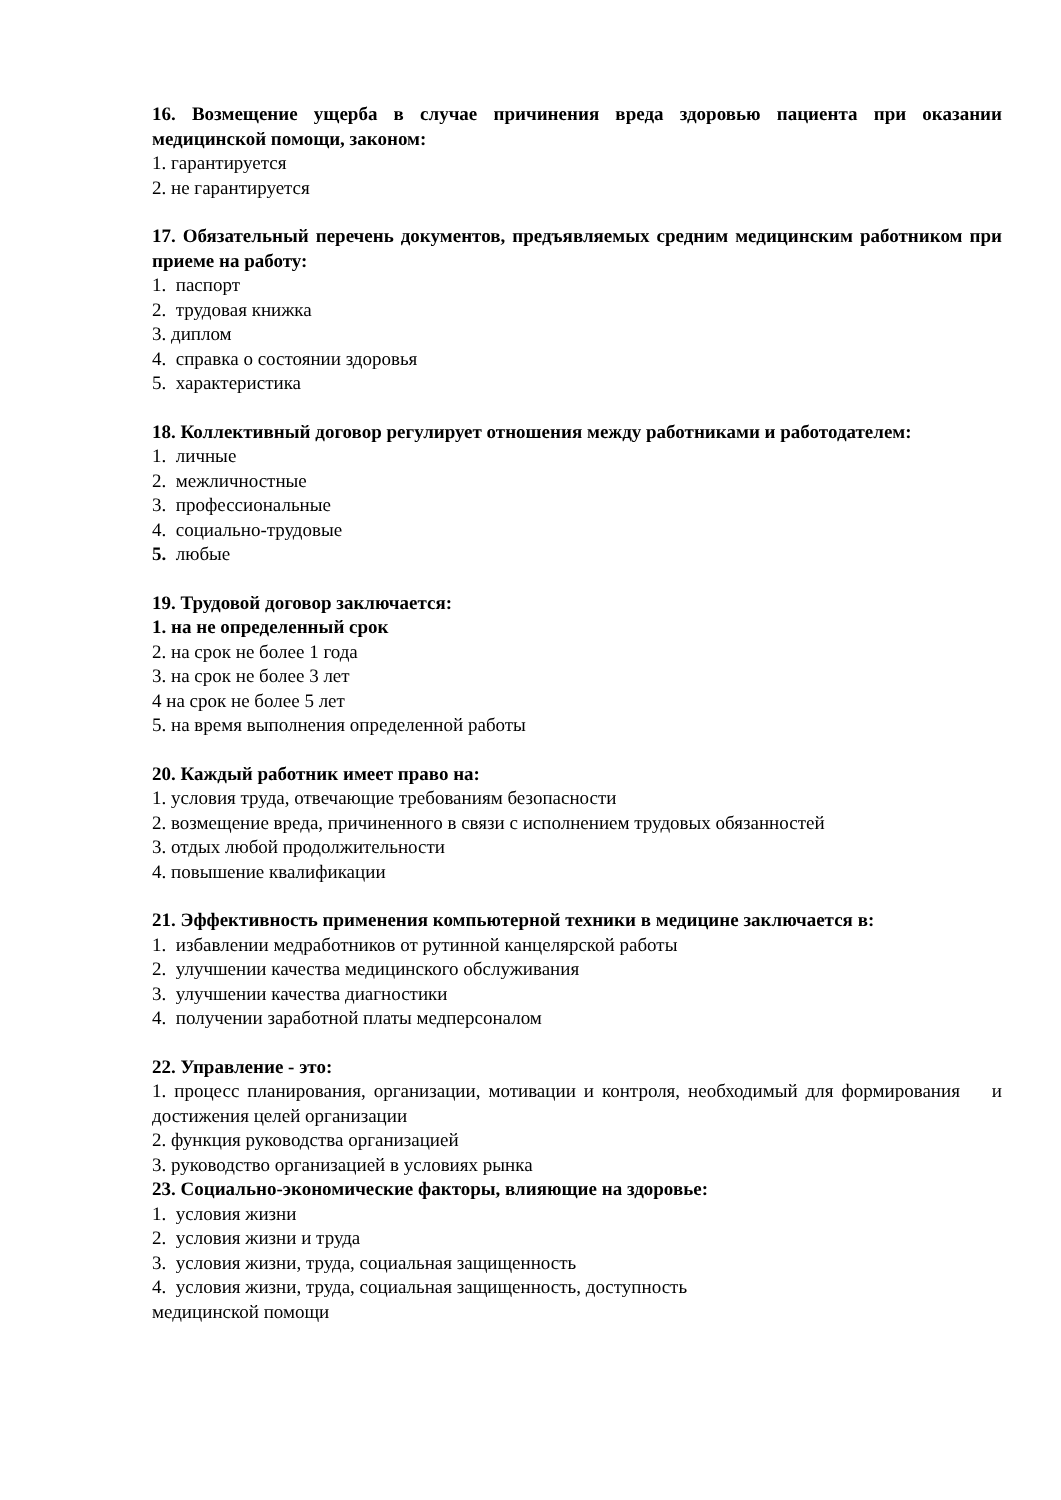16. Возмещение ущерба в случае причинения вреда здоровью пациента при оказании медицинской помощи, законом:
1. гарантируется
2. не гарантируется
17. Обязательный перечень документов, предъявляемых средним медицинским работником при приеме на работу:
1. паспорт
2. трудовая книжка
3. диплом
4. справка о состоянии здоровья
5. характеристика
18. Коллективный договор регулирует отношения между работниками и работодателем:
1. личные
2. межличностные
3. профессиональные
4. социально-трудовые
5. любые
19. Трудовой договор заключается:
1. на не определенный срок
2. на срок не более 1 года
3. на срок не более 3 лет
4 на срок не более 5 лет
5. на время выполнения определенной работы
20. Каждый работник имеет право на:
1. условия труда, отвечающие требованиям безопасности
2. возмещение вреда, причиненного в связи с исполнением трудовых обязанностей
3. отдых любой продолжительности
4. повышение квалификации
21. Эффективность применения компьютерной техники в медицине заключается в:
1. избавлении медработников от рутинной канцелярской работы
2. улучшении качества медицинского обслуживания
3. улучшении качества диагностики
4. получении заработной платы медперсоналом
22. Управление - это:
1. процесс планирования, организации, мотивации и контроля, необходимый для формирования и достижения целей организации
2. функция руководства организацией
3. руководство организацией в условиях рынка
23. Социально-экономические факторы, влияющие на здоровье:
1. условия жизни
2. условия жизни и труда
3. условия жизни, труда, социальная защищенность
4. условия жизни, труда, социальная защищенность, доступность
медицинской помощи